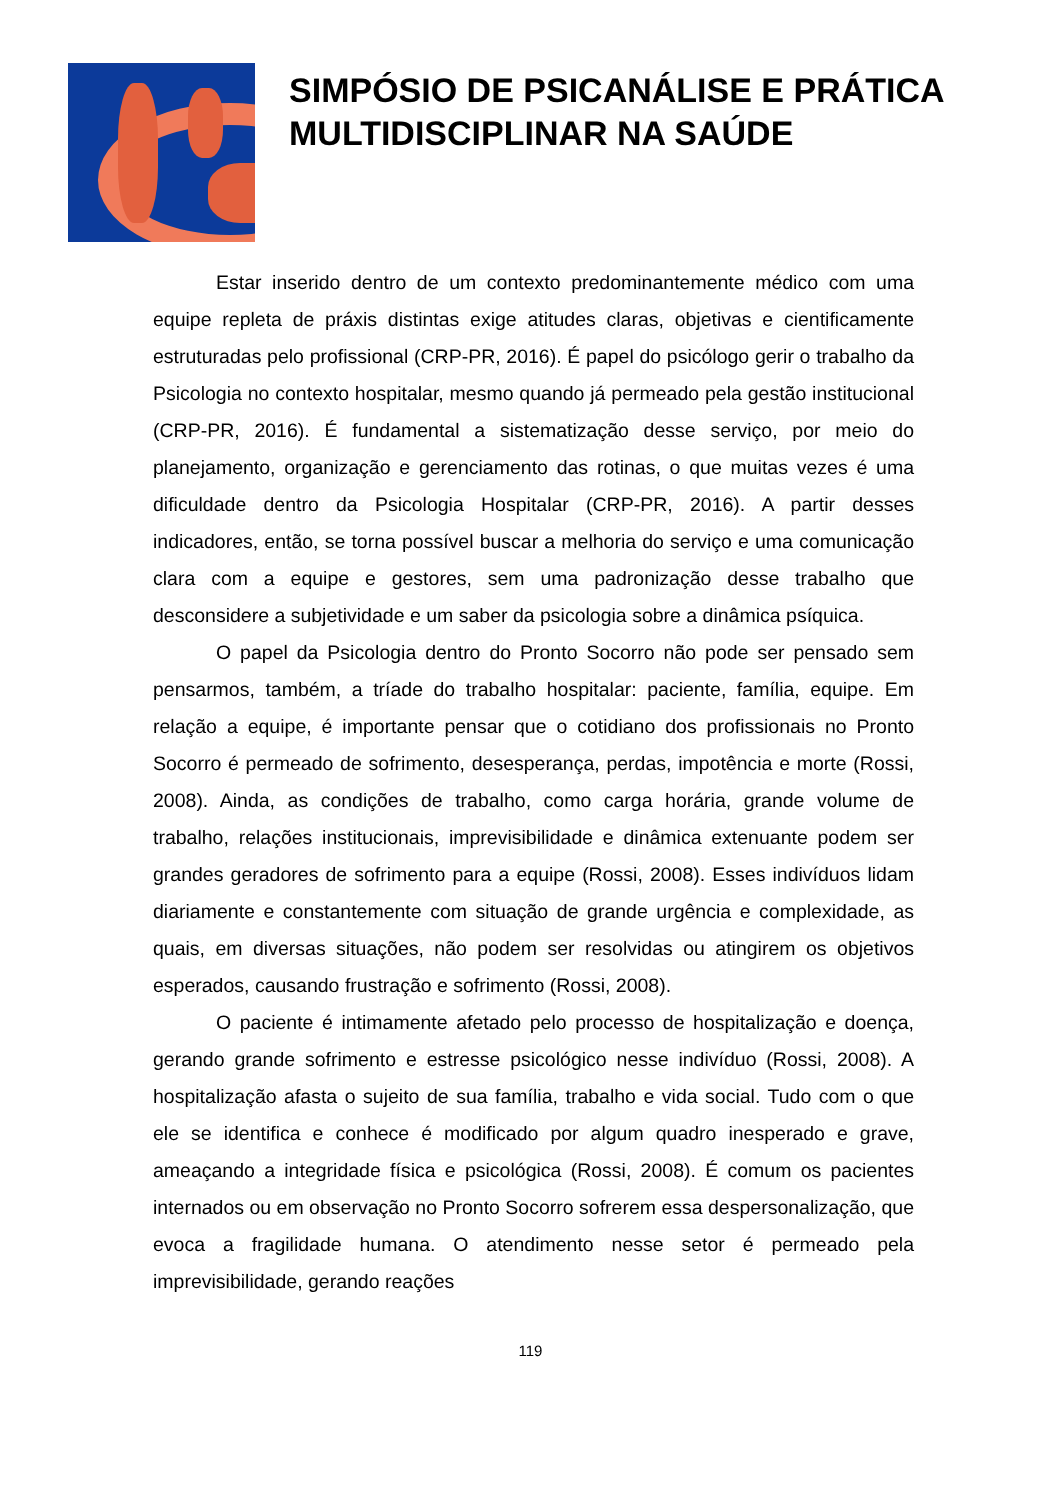SIMPÓSIO DE PSICANÁLISE E PRÁTICA MULTIDISCIPLINAR NA SAÚDE
Estar inserido dentro de um contexto predominantemente médico com uma equipe repleta de práxis distintas exige atitudes claras, objetivas e cientificamente estruturadas pelo profissional (CRP-PR, 2016). É papel do psicólogo gerir o trabalho da Psicologia no contexto hospitalar, mesmo quando já permeado pela gestão institucional (CRP-PR, 2016). É fundamental a sistematização desse serviço, por meio do planejamento, organização e gerenciamento das rotinas, o que muitas vezes é uma dificuldade dentro da Psicologia Hospitalar (CRP-PR, 2016). A partir desses indicadores, então, se torna possível buscar a melhoria do serviço e uma comunicação clara com a equipe e gestores, sem uma padronização desse trabalho que desconsidere a subjetividade e um saber da psicologia sobre a dinâmica psíquica.
O papel da Psicologia dentro do Pronto Socorro não pode ser pensado sem pensarmos, também, a tríade do trabalho hospitalar: paciente, família, equipe. Em relação a equipe, é importante pensar que o cotidiano dos profissionais no Pronto Socorro é permeado de sofrimento, desesperança, perdas, impotência e morte (Rossi, 2008). Ainda, as condições de trabalho, como carga horária, grande volume de trabalho, relações institucionais, imprevisibilidade e dinâmica extenuante podem ser grandes geradores de sofrimento para a equipe (Rossi, 2008). Esses indivíduos lidam diariamente e constantemente com situação de grande urgência e complexidade, as quais, em diversas situações, não podem ser resolvidas ou atingirem os objetivos esperados, causando frustração e sofrimento (Rossi, 2008).
O paciente é intimamente afetado pelo processo de hospitalização e doença, gerando grande sofrimento e estresse psicológico nesse indivíduo (Rossi, 2008). A hospitalização afasta o sujeito de sua família, trabalho e vida social. Tudo com o que ele se identifica e conhece é modificado por algum quadro inesperado e grave, ameaçando a integridade física e psicológica (Rossi, 2008). É comum os pacientes internados ou em observação no Pronto Socorro sofrerem essa despersonalização, que evoca a fragilidade humana. O atendimento nesse setor é permeado pela imprevisibilidade, gerando reações
119